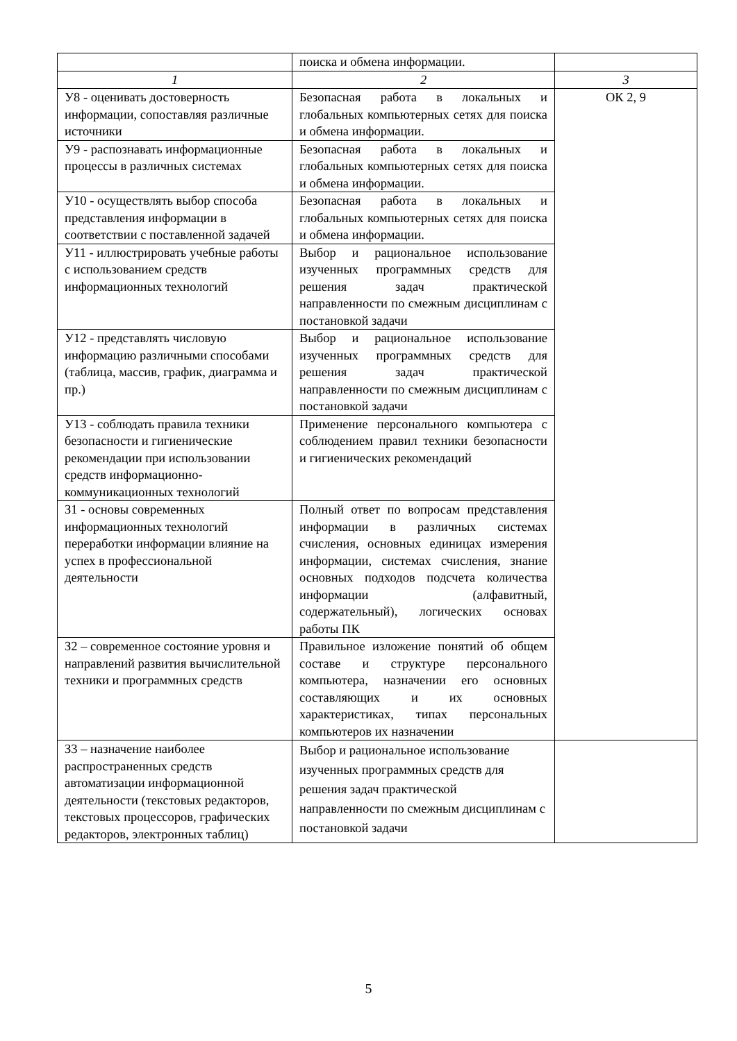| | поиска и обмена информации. | |
| 1 | 2 | 3 |
| У8 - оценивать достоверность информации, сопоставляя различные источники | Безопасная работа в локальных и глобальных компьютерных сетях для поиска и обмена информации. | ОК 2, 9 |
| У9 - распознавать информационные процессы в различных системах | Безопасная работа в локальных и глобальных компьютерных сетях для поиска и обмена информации. | |
| У10 - осуществлять выбор способа представления информации в соответствии с поставленной задачей | Безопасная работа в локальных и глобальных компьютерных сетях для поиска и обмена информации. | |
| У11 - иллюстрировать учебные работы с использованием средств информационных технологий | Выбор и рациональное использование изученных программных средств для решения задач практической направленности по смежным дисциплинам с постановкой задачи | |
| У12 - представлять числовую информацию различными способами (таблица, массив, график, диаграмма и пр.) | Выбор и рациональное использование изученных программных средств для решения задач практической направленности по смежным дисциплинам с постановкой задачи | |
| У13 - соблюдать правила техники безопасности и гигиенические рекомендации при использовании средств информационно-коммуникационных технологий | Применение персонального компьютера с соблюдением правил техники безопасности и гигиенических рекомендаций | |
| З1 - основы современных информационных технологий переработки информации влияние на успех в профессиональной деятельности | Полный ответ по вопросам представления информации в различных системах счисления, основных единицах измерения информации, системах счисления, знание основных подходов подсчета количества информации (алфавитный, содержательный), логических основах работы ПК | |
| З2 – современное состояние уровня и направлений развития вычислительной техники и программных средств | Правильное изложение понятий об общем составе и структуре персонального компьютера, назначении его основных составляющих и их основных характеристиках, типах персональных компьютеров их назначении | |
| З3 – назначение наиболее распространенных средств автоматизации информационной деятельности (текстовых редакторов, текстовых процессоров, графических редакторов, электронных таблиц) | Выбор и рациональное использование изученных программных средств для решения задач практической направленности по смежным дисциплинам с постановкой задачи | |
5